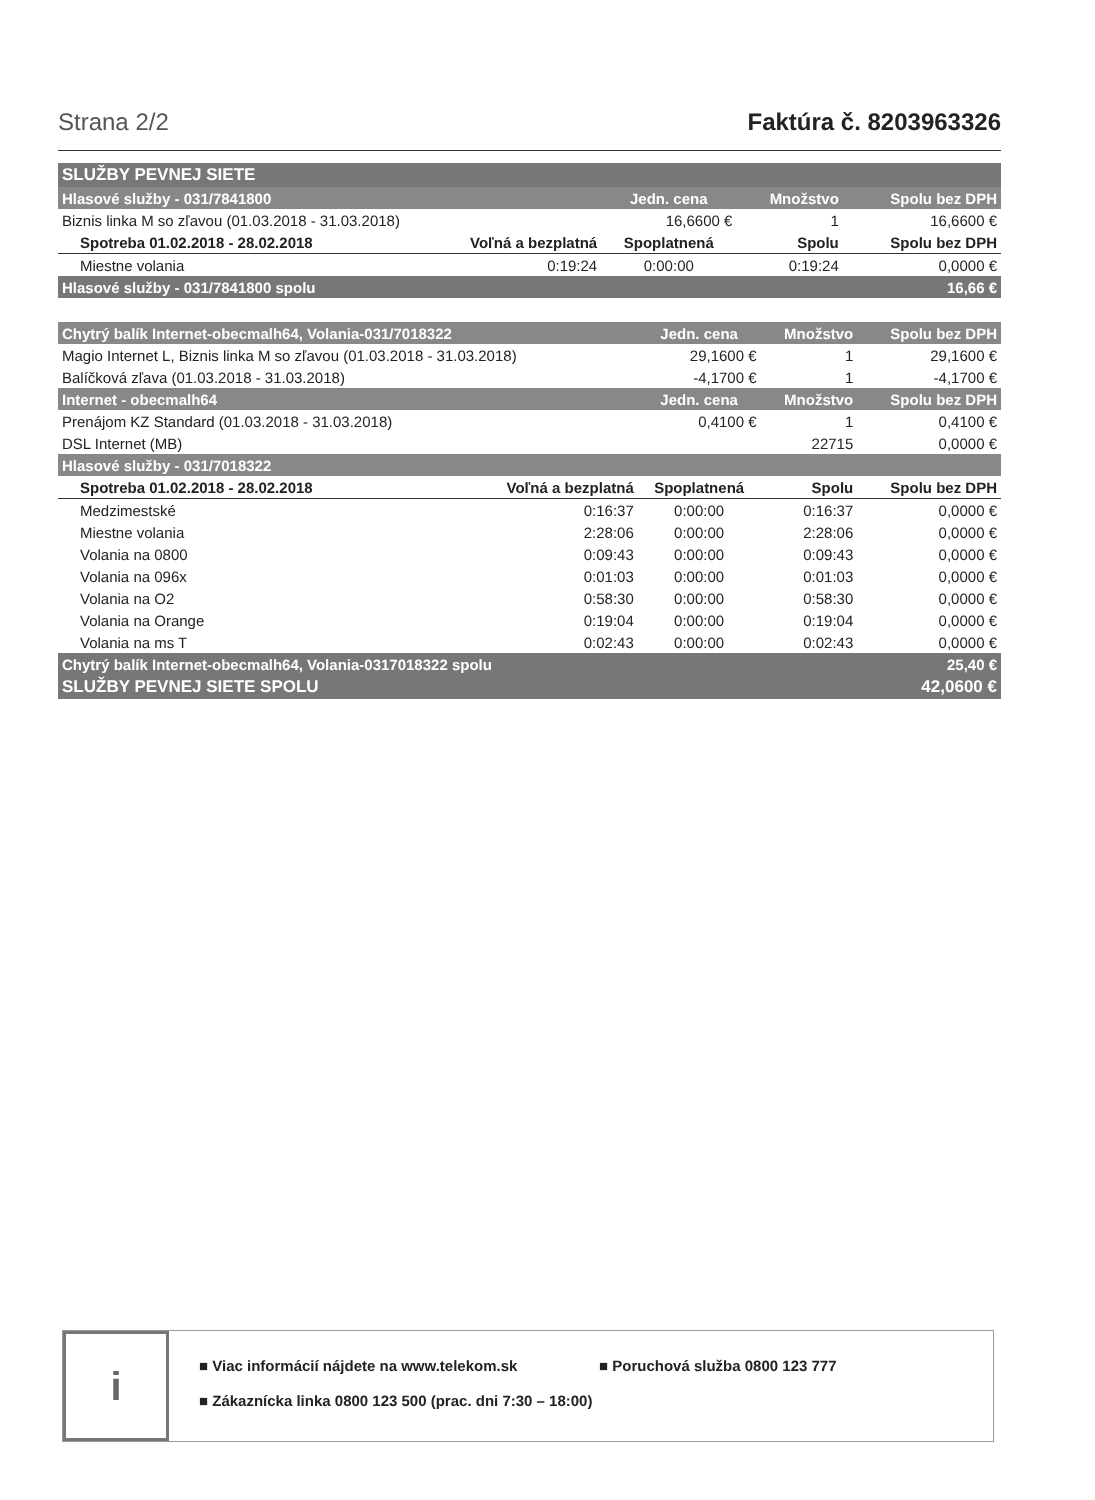Strana 2/2 Faktúra č. 8203963326
| SLUŽBY PEVNEJ SIETE | | | | |
| Hlasové služby - 031/7841800 | | Jedn. cena | Množstvo | Spolu bez DPH |
| Biznis linka M so zľavou (01.03.2018 - 31.03.2018) | | 16,6600 € | 1 | 16,6600 € |
| Spotreba 01.02.2018 - 28.02.2018 | Voľná a bezplatná | Spoplatnená | Spolu | Spolu bez DPH |
| Miestne volania | 0:19:24 | 0:00:00 | 0:19:24 | 0,0000 € |
| Hlasové služby - 031/7841800 spolu | | | | 16,66 € |
| Chytrý balík Internet-obecmalh64, Volania-031/7018322 | | Jedn. cena | Množstvo | Spolu bez DPH |
| --- | --- | --- | --- | --- |
| Magio Internet L, Biznis linka M so zľavou (01.03.2018 - 31.03.2018) | | 29,1600 € | 1 | 29,1600 € |
| Balíčková zľava (01.03.2018 - 31.03.2018) | | -4,1700 € | 1 | -4,1700 € |
| Internet - obecmalh64 | | Jedn. cena | Množstvo | Spolu bez DPH |
| Prenájom KZ Standard (01.03.2018 - 31.03.2018) | | 0,4100 € | 1 | 0,4100 € |
| DSL Internet (MB) | | | 22715 | 0,0000 € |
| Hlasové služby - 031/7018322 | | | | |
| Spotreba 01.02.2018 - 28.02.2018 | Voľná a bezplatná | Spoplatnená | Spolu | Spolu bez DPH |
| Medzimestské | 0:16:37 | 0:00:00 | 0:16:37 | 0,0000 € |
| Miestne volania | 2:28:06 | 0:00:00 | 2:28:06 | 0,0000 € |
| Volania na 0800 | 0:09:43 | 0:00:00 | 0:09:43 | 0,0000 € |
| Volania na 096x | 0:01:03 | 0:00:00 | 0:01:03 | 0,0000 € |
| Volania na O2 | 0:58:30 | 0:00:00 | 0:58:30 | 0,0000 € |
| Volania na Orange | 0:19:04 | 0:00:00 | 0:19:04 | 0,0000 € |
| Volania na ms T | 0:02:43 | 0:00:00 | 0:02:43 | 0,0000 € |
| Chytrý balík Internet-obecmalh64, Volania-0317018322 spolu | | | | 25,40 € |
| SLUŽBY PEVNEJ SIETE SPOLU | | | | 42,0600 € |
i
■ Viac informácií nájdete na www.telekom.sk ■ Poruchová služba 0800 123 777 ■ Zákaznícka linka 0800 123 500 (prac. dni 7:30 – 18:00)